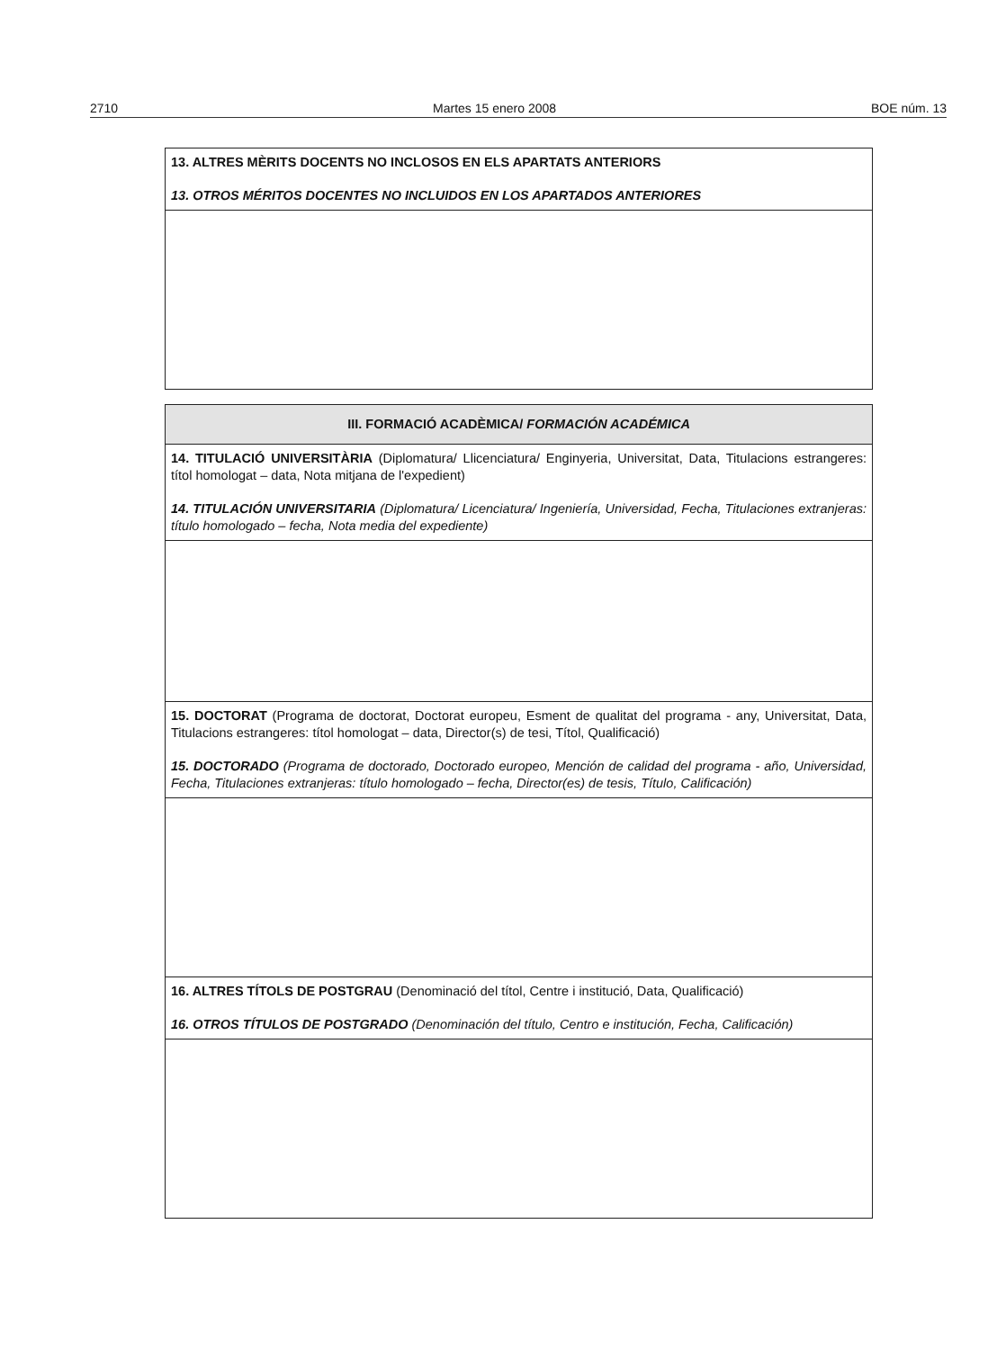2710 Martes 15 enero 2008 BOE núm. 13
| 13. ALTRES MÈRITS DOCENTS NO INCLOSOS EN ELS APARTATS ANTERIORS 13. OTROS MÉRITOS DOCENTES NO INCLUIDOS EN LOS APARTADOS ANTERIORES |
| III. FORMACIÓ ACADÈMICA/ FORMACIÓN ACADÉMICA |
| 14. TITULACIÓ UNIVERSITÀRIA (Diplomatura/ Llicenciatura/ Enginyeria, Universitat, Data, Titulacions estrangeres: títol homologat – data, Nota mitjana de l'expedient) 14. TITULACIÓN UNIVERSITARIA (Diplomatura/ Licenciatura/ Ingeniería, Universidad, Fecha, Titulaciones extranjeras: título homologado – fecha, Nota media del expediente) |
| 15. DOCTORAT (Programa de doctorat, Doctorat europeu, Esment de qualitat del programa - any, Universitat, Data, Titulacions estrangeres: títol homologat – data, Director(s) de tesi, Títol, Qualificació) 15. DOCTORADO (Programa de doctorado, Doctorado europeo, Mención de calidad del programa - año, Universidad, Fecha, Titulaciones extranjeras: título homologado – fecha, Director(es) de tesis, Título, Calificación) |
| 16. ALTRES TÍTOLS DE POSTGRAU (Denominació del títol, Centre i institució, Data, Qualificació) 16. OTROS TÍTULOS DE POSTGRADO (Denominación del título, Centro e institución, Fecha, Calificación) |